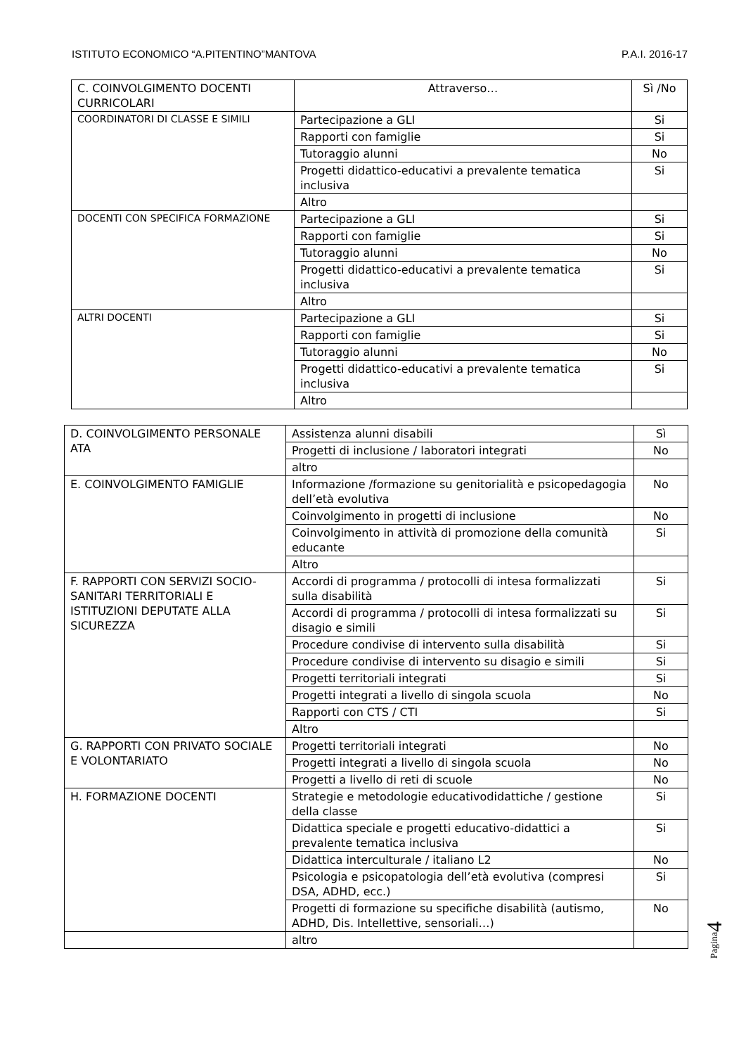ISTITUTO ECONOMICO “A.PITENTINO”MANTOVA P.A.I. 2016-17
| C. COINVOLGIMENTO DOCENTI CURRICOLARI | Attraverso… | Sì /No |
| COORDINATORI DI CLASSE E SIMILI | Partecipazione a GLI | Si |
| | Rapporti con famiglie | Si |
| | Tutoraggio alunni | No |
| | Progetti didattico-educativi a prevalente tematica inclusiva | Si |
| | Altro | |
| DOCENTI CON SPECIFICA FORMAZIONE | Partecipazione a GLI | Si |
| | Rapporti con famiglie | Si |
| | Tutoraggio alunni | No |
| | Progetti didattico-educativi a prevalente tematica inclusiva | Si |
| | Altro | |
| ALTRI DOCENTI | Partecipazione a GLI | Si |
| | Rapporti con famiglie | Si |
| | Tutoraggio alunni | No |
| | Progetti didattico-educativi a prevalente tematica inclusiva | Si |
| | Altro | |
| D. COINVOLGIMENTO PERSONALE ATA | Assistenza alunni disabili | Sì |
| | Progetti di inclusione / laboratori integrati | No |
| | altro | |
| E. COINVOLGIMENTO FAMIGLIE | Informazione /formazione su genitorialità e psicopedagogia dell’età evolutiva | No |
| | Coinvolgimento in progetti di inclusione | No |
| | Coinvolgimento in attività di promozione della comunità educante | Si |
| | Altro | |
| F. RAPPORTI CON SERVIZI SOCIO- SANITARI TERRITORIALI E ISTITUZIONI DEPUTATE ALLA SICUREZZA | Accordi di programma / protocolli di intesa formalizzati sulla disabilità | Si |
| | Accordi di programma / protocolli di intesa formalizzati su disagio e simili | Si |
| | Procedure condivise di intervento sulla disabilità | Si |
| | Procedure condivise di intervento su disagio e simili | Si |
| | Progetti territoriali integrati | Si |
| | Progetti integrati a livello di singola scuola | No |
| | Rapporti con CTS / CTI | Si |
| | Altro | |
| G. RAPPORTI CON PRIVATO SOCIALE E VOLONTARIATO | Progetti territoriali integrati | No |
| | Progetti integrati a livello di singola scuola | No |
| | Progetti a livello di reti di scuole | No |
| H. FORMAZIONE DOCENTI | Strategie e metodologie educativodidattiche / gestione della classe | Si |
| | Didattica speciale e progetti educativo-didattici a prevalente tematica inclusiva | Si |
| | Didattica interculturale / italiano L2 | No |
| | Psicologia e psicopatologia dell’età evolutiva (compresi DSA, ADHD, ecc.) | Si |
| | Progetti di formazione su specifiche disabilità (autismo, ADHD, Dis. Intellettive, sensoriali…) | No |
| | altro | |
Pagina4